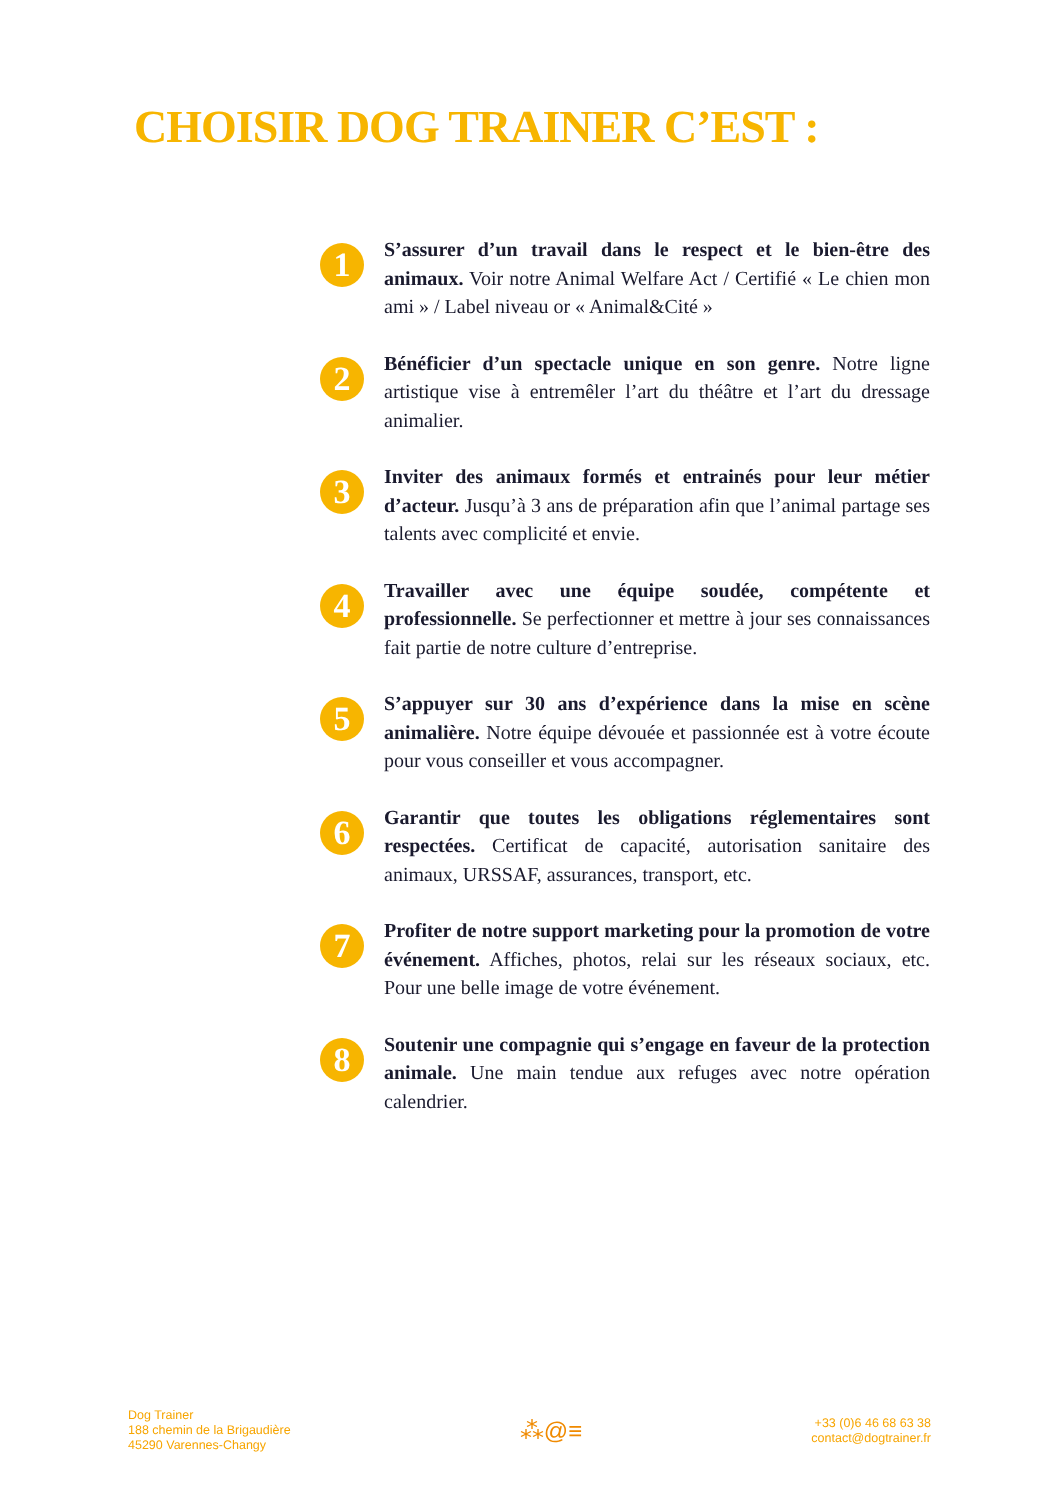CHOISIR DOG TRAINER C’EST :
1
S’assurer d’un travail dans le respect et le bien-être des animaux. Voir notre Animal Welfare Act / Certifié « Le chien mon ami » / Label niveau or « Animal&Cité »
2
Bénéficier d’un spectacle unique en son genre. Notre ligne artistique vise à entremêler l’art du théâtre et l’art du dressage animalier.
3
Inviter des animaux formés et entrainés pour leur métier d’acteur. Jusqu’à 3 ans de préparation afin que l’animal partage ses talents avec complicité et envie.
4
Travailler avec une équipe soudée, compétente et professionnelle. Se perfectionner et mettre à jour ses connaissances fait partie de notre culture d’entreprise.
5
S’appuyer sur 30 ans d’expérience dans la mise en scène animalière. Notre équipe dévouée et passionnée est à votre écoute pour vous conseiller et vous accompagner.
6
Garantir que toutes les obligations réglementaires sont respectées. Certificat de capacité, autorisation sanitaire des animaux, URSSAF, assurances, transport, etc.
7
Profiter de notre support marketing pour la promotion de votre événement. Affiches, photos, relai sur les réseaux sociaux, etc. Pour une belle image de votre événement.
8
Soutenir une compagnie qui s’engage en faveur de la protection animale. Une main tendue aux refuges avec notre opération calendrier.
Dog Trainer
188 chemin de la Brigaudière
45290 Varennes-Changy
⁂@≡
+33 (0)6 46 68 63 38
contact@dogtrainer.fr